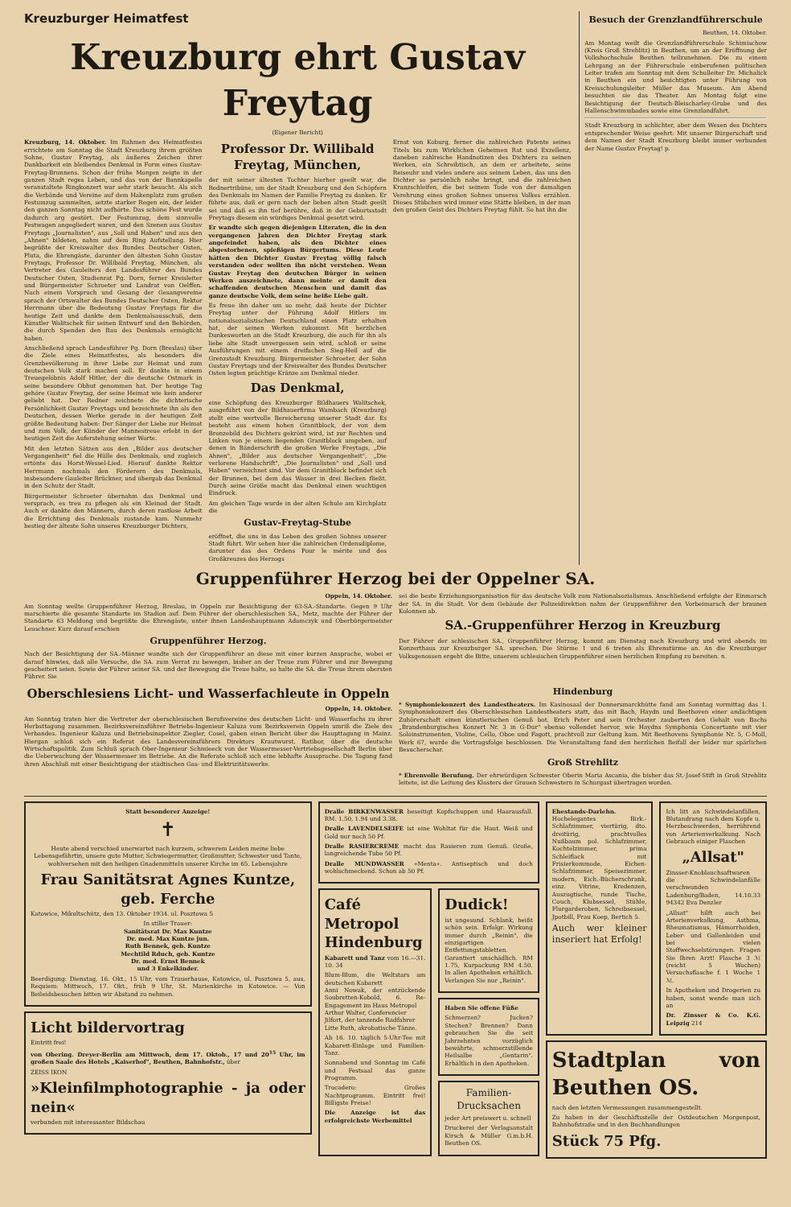Kreuzburger Heimatfest
Kreuzburg ehrt Gustav Freytag
(Eigener Bericht)
Kreuzburg, 14. Oktober. Im Rahmen des Heimatfestes errichtete am Sonntag die Stadt Kreuzburg ihrem größten Sohne, Gustav Freytag, als äußeres Zeichen ihrer Dankbarkeit ein bleibendes Denkmal in Form eines Gustav-Freytag-Brunnens. Schon der frühe Morgen zeigte in der ganzen Stadt reges Leben, und das von der Bannkapelle veranstaltete Ringkonzert war sehr stark besucht. Als sich die Verbände und Vereine auf dem Hakenplatz zum großen Festumzug sammelten, setzte starker Regen ein, der leider den ganzen Sonntag nicht aufhörte. Das schöne Fest wurde dadurch arg gestört. Der Festumzug, dem sinnvolle Festwagen angegliedert waren, und den Szenen aus Gustav Freytags „Journalisten", aus „Soll und Haben" und aus den „Ahnen" bildeten, nahm auf dem Ring Aufstellung. Hier begrüßte der Kreiswalter des Bundes Deutscher Osten, Pluta, die Ehrengäste, darunter den ältesten Sohn Gustav Freytags, Professor Dr. Willibald Freytag, München, als Vertreter des Gauleiters den Landesführer des Bundes Deutscher Osten, Studienrat Pg. Dorn, ferner Kreisleiter und Bürgermeister Schroeter und Landrat von Oelffen. Nach einem Vorspruch und Gesang der Gesangvereine sprach der Ortswalter des Bundes Deutscher Osten, Rektor Herrmann über die Bedeutung Gustav Freytags für die heutige Zeit und dankte dem Denkmalsausschuß, dem Künstler Walitschek für seinen Entwurf und den Behörden, die durch Spenden den Bau des Denkmals ermöglicht haben.
Anschließend sprach Landesführer Pg. Dorn (Breslau) über die Ziele eines Heimatfestes, als besonders die Grenzbevölkerung in ihrer Liebe zur Heimat und zum deutschen Volk stark machen soll. Er dankte in einem Treuegelöbnis Adolf Hitler, der die deutsche Ostmark in seine besondere Obhut genommen hat. Der heutige Tag gehöre Gustav Freytag, der seine Heimat wie kein anderer geliebt hat. Der Redner zeichnete die dichterische Persönlichkeit Gustav Freytags und bezeichnete ihn als den Deutschen, dessen Werke gerade in der heutigen Zeit größte Bedeutung haben: Der Sänger der Liebe zur Heimat und zum Volk, der Künder der Mannestreue erlebt in der heutigen Zeit die Auferstehung seiner Worte.
Mit den letzten Sätzen aus den „Bilder aus deutscher Vergangenheit" fiel die Hülle des Denkmals, und zugleich ertönte das Horst-Wessel-Lied. Hierauf dankte Rektor Herrmann nochmals den Förderern des Denkmals, insbesondere Gauleiter Brückner, und übergab das Denkmal in den Schutz der Stadt.
Bürgermeister Schroeter übernahm das Denkmal und versprach, es treu zu pflegen als ein Kleinod der Stadt. Auch er dankte den Männern, durch deren rastlose Arbeit die Errichtung des Denkmals zustande kam. Nunmehr bestieg der älteste Sohn unseres Kreuzburger Dichters,
Professor Dr. Willibald Freytag, München,
der mit seiner ältesten Tochter hierher geeilt war, die Rednertribüne, um der Stadt Kreuzburg und den Schöpfern des Denkmals im Namen der Familie Freytag zu danken. Er führte aus, daß er gern nach der lieben alten Stadt geeilt sei und daß es ihn tief berühre, daß in der Geburtsstadt Freytags diesem ein würdiges Denkmal gesetzt wird.
Er wandte sich gegen diejenigen Literaten, die in den vergangenen Jahren den Dichter Freytag stark angefeindet haben, als den Dichter eines abgestorbenen, spießigen Bürgertums. Diese Leute hätten den Dichter Gustav Freytag völlig falsch verstanden oder wollten ihn nicht verstehen. Wenn Gustav Freytag den deutschen Bürger in seinen Werken auszeichnete, dann meinte er damit den schaffenden deutschen Menschen und damit das ganze deutsche Volk, dem seine heiße Liebe galt.
Es freue ihn daher um so mehr, daß heute der Dichter Freytag unter der Führung Adolf Hitlers im nationalsozialistischen Deutschland einen Platz erhalten hat, der seinen Werken zukommt. Mit herzlichen Dankesworten an die Stadt Kreuzburg, die auch für ihn als liebe alte Stadt unvergessen sein wird, schloß er seine Ausführungen mit einem dreifachen Sieg-Heil auf die Grenzstadt Kreuzburg. Bürgermeister Schroeter, der Sohn Gustav Freytags und der Kreiswalter des Bundes Deutscher Osten legten prächtige Kränze am Denkmal nieder.
Das Denkmal,
eine Schöpfung des Kreuzburger Bildhauers Walitschek, ausgeführt von der Bildhauerfirma Wambach (Kreuzburg) stellt eine wertvolle Bereicherung unserer Stadt dar. Es besteht aus einem hohen Granitblock, der von dem Bronzebild des Dichters gekrönt wird, ist zur Rechten und Linken von je einem liegenden Granitblock umgeben, auf denen in Bänderschrift die großen Werke Freytags, „Die Ahnen", „Bilder aus deutscher Vergangenheit", „Die verlorene Handschrift", „Die Journalisten" und „Soll und Haben" verzeichnet sind. Vor dem Granitblock befindet sich der Brunnen, bei dem das Wasser in drei Becken fließt. Durch seine Größe macht das Denkmal einen wuchtigen Eindruck.
Am gleichen Tage wurde in der alten Schule am Kirchplatz die
Gustav-Freytag-Stube
eröffnet, die uns in das Leben des großen Sohnes unserer Stadt führt. Wir sehen hier die zahlreichen Ordensdiplome, darunter das des Ordens Pour le mérite und des Großkreuzes des Herzogs
Ernst von Koburg, ferner die zahlreichen Patente seines Titels bis zum Wirklichen Geheimen Rat und Exzellenz, daneben zahlreiche Handnotizen des Dichters zu seinen Werken, ein Schreibtisch, an dem er arbeitete, seine Reiseuhr und vieles andere aus seinem Leben, das uns den Dichter so persönlich nahe bringt, und die zahlreichen Kranzschleifen, die bei seinem Tode von der damaligen Verehrung eines großen Sohnes unseres Volkes erzählen. Dieses Stübchen wird immer eine Stätte bleiben, in der man den großen Geist des Dichters Freytag fühlt. So hat ihn die
Besuch der Grenzlandführerschule
Beuthen, 14. Oktober.
Am Montag weilt die Grenzlandführerschule Schimischow (Kreis Groß Strehlitz) in Beuthen, um an der Eröffnung der Volkshochschule Beuthen teilzunehmen. Die zu einem Lehrgang an der Führerschule einberufenen politischen Leiter trafen am Sonntag mit dem Schulleiter Dr. Michalick in Beuthen ein und besichtigten unter Führung von Kreisschulungsleiter Müller das Museum. Am Abend besuchten sie das Theater. Am Montag folgt eine Besichtigung der Deutsch-Bleischarley-Grube und des Hallenschwimmbades sowie eine Grenzlandfahrt.
Stadt Kreuzburg in schlichter, aber dem Wesen des Dichters entsprechender Weise geehrt: Mit unserer Bürgerschaft und dem Namen der Stadt Kreuzburg bleibt immer verbunden der Name Gustav Freytag! p.
Gruppenführer Herzog bei der Oppelner SA.
Oppeln, 14. Oktober.
Am Sonntag weilte Gruppenführer Herzog, Breslau, in Oppeln zur Besichtigung der 63-SA.-Standarte. Gegen 9 Uhr marschierte die gesamte Standarte im Stadion auf. Dem Führer der oberschlesischen SA., Metz, machte der Führer der Standarte 63 Meldung und begrüßte die Ehrengäste, unter ihnen Landeshauptmann Adamczyk und Oberbürgermeister Leuschner. Kurz darauf erschien
Gruppenführer Herzog.
Nach der Besichtigung der SA.-Männer wandte sich der Gruppenführer an diese mit einer kurzen Ansprache, wobei er darauf hinwies, daß alle Versuche, die SA. zum Verrat zu bewegen, bisher an der Treue zum Führer und zur Bewegung gescheitert seien. Sowie der Führer seiner SA. und der Bewegung die Treue halte, so halte die SA. die Treue ihrem obersten Führer. Sie
sei die beste Erziehungsorganisation für das deutsche Volk zum Nationalsozialismus. Anschließend erfolgte der Einmarsch der SA. in die Stadt. Vor dem Gebäude der Polizeidirektion nahm der Gruppenführer den Vorbeimarsch der braunen Kolonnen ab.
SA.-Gruppenführer Herzog in Kreuzburg
Der Führer der schlesischen SA., Gruppenführer Herzog, kommt am Dienstag nach Kreuzburg und wird abends im Konzerthaus zur Kreuzburger SA. sprechen. Die Stürme 1 und 6 treten als Ehrenstürme an. An die Kreuzburger Volksgenossen ergeht die Bitte, unserem schlesischen Gruppenführer einen herzlichen Empfang zu bereiten. n.
Oberschlesiens Licht- und Wasserfachleute in Oppeln
Oppeln, 14. Oktober.
Am Sonntag traten hier die Vertreter der oberschlesischen Berufsvereine des deutschen Licht- und Wasserfachs zu ihrer Herbsttagung zusammen. Bezirksvereinsführer Betriebs-Ingenieur Kaluza vom Bezirksverein Oppeln umriß die Ziele des Verbandes. Ingenieur Kaluza und Betriebsinspektor Ziegler, Cosel, gaben einen Bericht über die Haupttagung in Mainz. Hiergan schloß sich ein Referat des Landesvereinsführers Direktors Krautwurst, Ratibor, über die deutsche Wirtschaftspolitik. Zum Schluß sprach Ober-Ingenieur Schmieeck von der Wassermesser-Vertriebsgesellschaft Berlin über die Ueberwachung der Wassermesser im Betriebe. An die Referate schloß sich eine lebhafte Aussprache. Die Tagung fand ihren Abschluß mit einer Besichtigung der städtischen Gas- und Elektrizitätswerke.
Hindenburg
* Symphoniekonzert des Landestheaters. Im Kasinosaal der Donnersmarckhütte fand am Sonntag vormittag das 1. Symphoniekonzert des Oberschlesischen Landestheaters statt, das mit Bach, Haydn und Beethoven einer andächtigen Zuhörerschaft einen künstlerischen Genuß bot. Erich Peter und sein Orchester zauberten den Gehalt von Bachs „Brandenburgisches Konzert Nr. 3 in G-Dur" ebenso vollendet hervor, wie Haydns Symphonia Concertante mit vier Soloinstrumenten, Violine, Cello, Oboe und Fagott, prachtvoll zur Geltung kam. Mit Beethovens Symphonie Nr. 5, C-Moll, Werk 67, wurde die Vortragsfolge beschlossen. Die Veranstaltung fand den herzlichen Beifall der leider nur spärlichen Besucherschar.
Groß Strehlitz
* Ehrenvolle Berufung. Der ehrwürdigen Schwester Oberin Maria Ascania, die bisher das St.-Josef-Stift in Groß Strehlitz leitete, ist die Leitung des Klosters der Grauen Schwestern in Schurgast übertragen worden.
Statt besonderer Anzeige!
✝
Heute abend verschied unerwartet nach kurzem, schwerem Leiden meine liebe Lebensgefährtin, unsere gute Mutter, Schwiegermutter, Großmutter, Schwester und Tante, wohlversehen mit den heiligen Gnadenmitteln unserer Kirche im 65. Lebensjahre
Frau Sanitätsrat Agnes Kuntze, geb. Ferche
Katowice, Mikultschütz, den 13. Oktober 1934. ul. Posztowa 5
In stiller Trauer:
Sanitätsrat Dr. Max Kuntze
Dr. med. Max Kuntze jun.
Ruth Bennek, geb. Kuntze
Mechtild Rduch, geb. Kuntze
Dr. med. Ernst Bennek
und 3 Enkelkinder.
Beerdigung: Dienstag, 16. Okt., 15 Uhr, vom Trauerhause, Katowice, ul. Posztowa 5, aus. Requiem: Mittwoch, 17. Okt., früh 9 Uhr, St. Marienkirche in Katowice. — Von Beileidsbesuchen bitten wir Abstand zu nehmen.
Licht bildervortrag
Eintritt frei!
von Obering. Dreyer-Berlin am Mittwoch, dem 17. Oktob., 17 und 20<sup>15</sup> Uhr, im großen Saale des Hotels „Kaiserhof", Beuthen, Bahnhofstr., über
ZEISS IKON
»Kleinfilmphotographie - ja oder nein«
verbunden mit interessanter Bildschau
Dralle BIRKENWASSER beseitigt Kopfschuppen und Haarausfall. RM. 1.50, 1.94 und 3.38.
Dralle LAVENDELSEIFE ist eine Wohltat für die Haut. Weiß und Gold nur noch 50 Pf.
Dralle RASIERCREME macht das Rasieren zum Genuß. Große, langreichende Tube 50 Pf.
Dralle MUNDWASSER »Menta«. Antiseptisch und doch wohlschmeckend. Schon ab 50 Pf.
Café Metropol Hindenburg
Kabarett und Tanz vom 16.—31. 10. 34
Blum-Blum, die Weltstars am deutschen Kabarett
Anni Nowak, der entzückende Soubretten-Kobold, 6. Re-Engagement im Haus Metropol
Arthur Walter, Conferencier
Jilfort, der tanzende Radfahrer
Litte Ruth, akrobatische Tänze.
Ab 16. 10. täglich 5-Uhr-Tee mit Kabarett-Einlage und Familien-Tanz.
Sonnabend und Sonntag im Café und Festsaal das ganze Programm.
Trocadero: Großes Nachtprogramm. Eintritt frei! Billigste Preise!
Die Anzeige ist das erfolgreichste Werbemittel
Dudick!
ist ungesund. Schlank, heißt schön sein. Erfolgr. Wirkung immer durch „Reinin", die einzigartigen Entfettungstabletten. Garantiert unschädlich. RM 1.75, Kurpackung RM 4.50. In allen Apotheken erhältlich. Verlangen Sie nur „Reinin".
Haben Sie offene Füße
Schmerzen? Jucken? Stechen? Brennen? Dann gebrauchen Sie die seit Jahrzehnten vorzüglich bewährte, schmerzstillende Heilsalbe „Gentarin". Erhältlich in den Apotheken.
Familien-Drucksachen
jeder Art preiswert u. schnell
Druckerei der Verlagsanstalt Kirsch & Müller G.m.b.H. Beuthen OS.
Ehestands-Darlehn. Hochelegantes Birk.-Schlafzimmer, viertürig, dto. dreitürig, prachtvolles Nußbaum pol. Schlafzimmer, Kochtelzimmer, prima Schleiflack mit Frisierkommode, Eichen-Schlafzimmer, Speisezimmer, modern, Eich.-Bücherschrank, einz. Vitrine, Kredenzen, Auszugtische, runde Tische, Couch, Klubsessel, Stühle, Flurgarderoben, Schreibsessel, Jpotbill, Frau Koep, Bertich 5.
Auch wer kleiner inseriert hat Erfolg!
Ich litt an Schwindelanfällen, Blutandrang nach dem Kopfe u. Herzbeschwerden, herrührend von Arterienverkalkung. Nach Gebrauch einiger Flaschen
„Allsat"
Zinsser-Knoblauchsaftwaren die Schwindelanfälle verschwunden Ladenburg/Baden, 14.10.33 94342 Eva Denzler
„Allsat" hilft auch bei Arterienverkalkung, Asthma, Rheumatismus, Hämorrhoiden, Leber- und Gallenleiden und bei vielen Stoffwechselstörungen. Fragen Sie Ihren Arzt! Flasche 3 ℳ (reicht 5 Wochen) Versuchsflasche f. 1 Woche 1 ℳ.
In Apotheken und Drogerien zu haben, sonst wende man sich an
Dr. Zinsser & Co. K.G. Leipzig 214
Stadtplan von Beuthen OS.
nach den letzten Vermessungen zusammengestellt.
Zu haben in der Geschäftsstelle der Ostdeutschen Morgenpost, Bahnhofstraße und in den Buchhandlungen
Stück 75 Pfg.